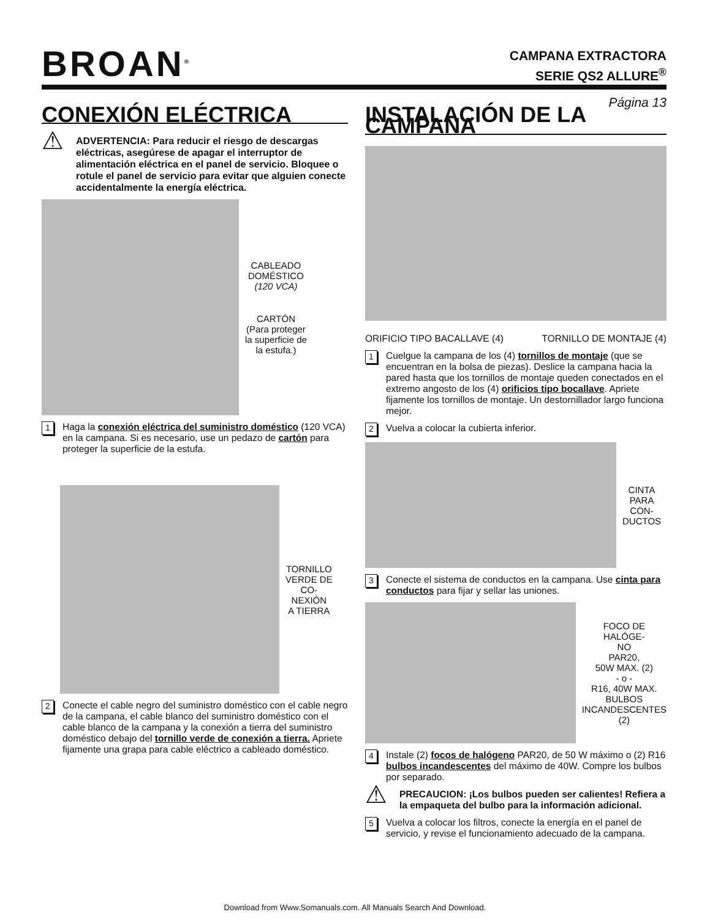BROAN<sup>®</sup>
CAMPANA EXTRACTORA
SERIE QS2 ALLURE<sup>®</sup>
Página 13
CONEXIÓN ELÉCTRICA
⚠
ADVERTENCIA: Para reducir el riesgo de descargas eléctricas, asegúrese de apagar el interruptor de alimentación eléctrica en el panel de servicio. Bloquee o rotule el panel de servicio para evitar que alguien conecte accidentalmente la energía eléctrica.
CABLEADO
DOMÉSTICO
(120 VCA)
CARTÓN
(Para proteger
la superficie de
la estufa.)
1 Haga la conexión eléctrica del suministro doméstico (120 VCA) en la campana. Si es necesario, use un pedazo de cartón para proteger la superficie de la estufa.
TORNILLO
VERDE DE
CO-
NEXIÓN
A TIERRA
2 Conecte el cable negro del suministro doméstico con el cable negro de la campana, el cable blanco del suministro doméstico con el cable blanco de la campana y la conexión a tierra del suministro doméstico debajo del tornillo verde de conexión a tierra. Apriete fijamente una grapa para cable eléctrico a cableado doméstico.
INSTALACIÓN DE LA CAMPANA
ORIFICIO TIPO BACALLAVE (4) TORNILLO DE MONTAJE (4)
1 Cuelgue la campana de los (4) tornillos de montaje (que se encuentran en la bolsa de piezas). Deslice la campana hacia la pared hasta que los tornillos de montaje queden conectados en el extremo angosto de los (4) orificios tipo bocallave. Apriete fijamente los tornillos de montaje. Un destornillador largo funciona mejor.
2 Vuelva a colocar la cubierta inferior.
CINTA
PARA
CON-
DUCTOS
3 Conecte el sistema de conductos en la campana. Use cinta para conductos para fijar y sellar las uniones.
FOCO DE HALÓGE-
NO
PAR20,
50W MAX. (2)
- o -
R16, 40W MAX.
BULBOS
INCANDESCENTES
(2)
4 Instale (2) focos de halógeno PAR20, de 50 W máximo o (2) R16 bulbos incandescentes del máximo de 40W. Compre los bulbos por separado.
⚠
PRECAUCION: ¡Los bulbos pueden ser calientes! Refiera a la empaqueta del bulbo para la información adicional.
5 Vuelva a colocar los filtros, conecte la energía en el panel de servicio, y revise el funcionamiento adecuado de la campana.
Download from Www.Somanuals.com. All Manuals Search And Download.